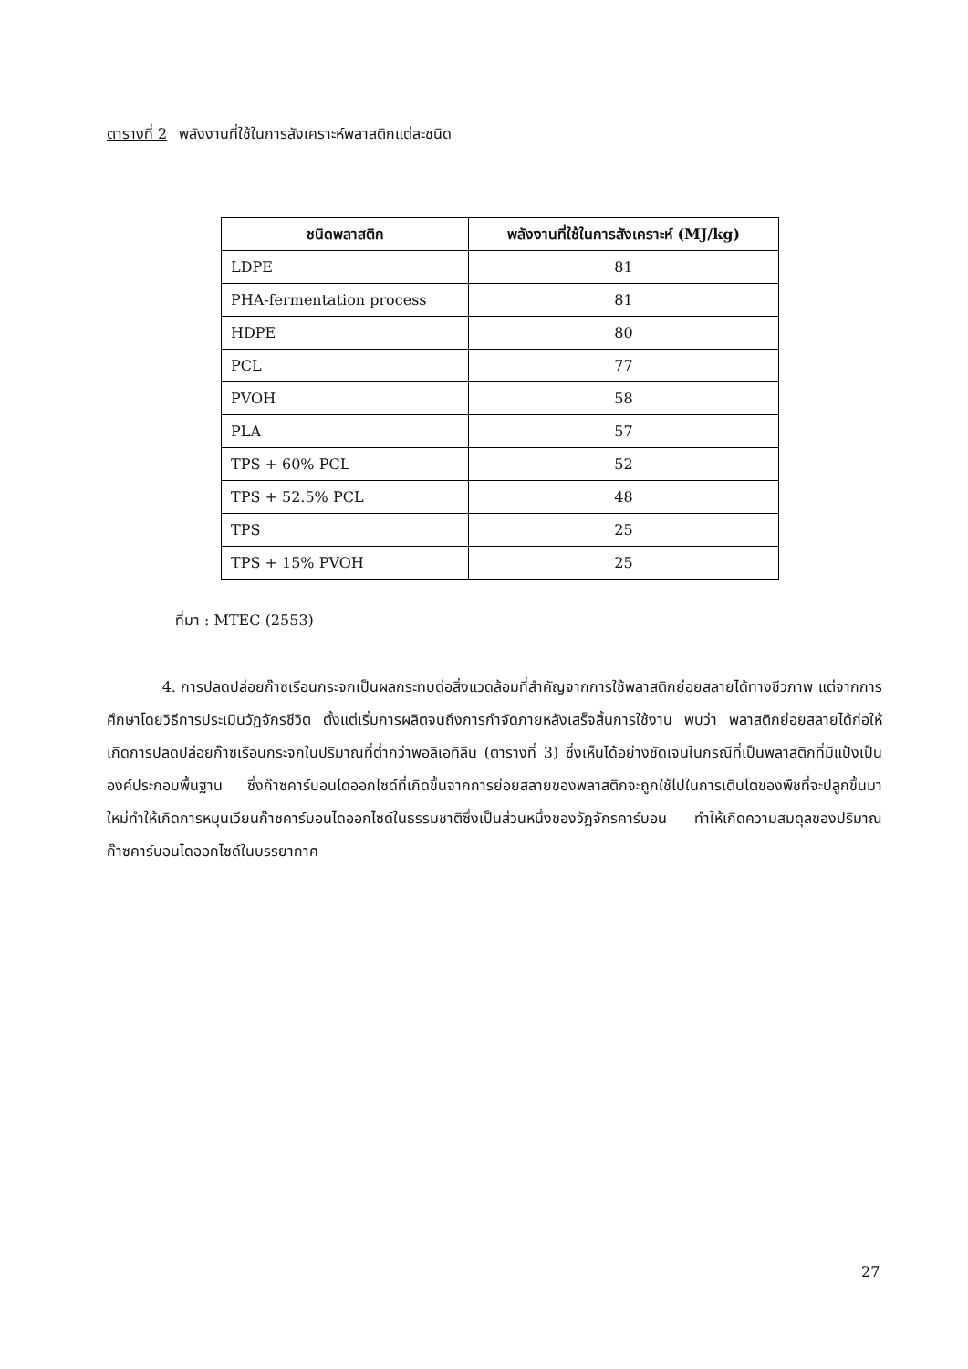ตารางที่ 2 พลังงานที่ใช้ในการสังเคราะห์พลาสติกแต่ละชนิด
| ชนิดพลาสติก | พลังงานที่ใช้ในการสังเคราะห์ (MJ/kg) |
| --- | --- |
| LDPE | 81 |
| PHA-fermentation process | 81 |
| HDPE | 80 |
| PCL | 77 |
| PVOH | 58 |
| PLA | 57 |
| TPS + 60% PCL | 52 |
| TPS + 52.5% PCL | 48 |
| TPS | 25 |
| TPS + 15% PVOH | 25 |
ที่มา : MTEC (2553)
4. การปลดปล่อยก๊าซเรือนกระจกเป็นผลกระทบต่อสิ่งแวดล้อมที่สำคัญจากการใช้พลาสติกย่อยสลายได้ทางชีวภาพ แต่จากการศึกษาโดยวิธีการประเมินวัฏจักรชีวิต ตั้งแต่เริ่มการผลิตจนถึงการกำจัดภายหลังเสร็จสิ้นการใช้งาน พบว่า พลาสติกย่อยสลายได้ก่อให้เกิดการปลดปล่อยก๊าซเรือนกระจกในปริมาณที่ต่ำกว่าพอลิเอทิลีน (ตารางที่ 3) ซึ่งเห็นได้อย่างชัดเจนในกรณีที่เป็นพลาสติกที่มีแป้งเป็นองค์ประกอบพื้นฐาน ซึ่งก๊าซคาร์บอนไดออกไซด์ที่เกิดขึ้นจากการย่อยสลายของพลาสติกจะถูกใช้ไปในการเติบโตของพืชที่จะปลูกขึ้นมาใหม่ทำให้เกิดการหมุนเวียนก๊าซคาร์บอนไดออกไซด์ในธรรมชาติซึ่งเป็นส่วนหนึ่งของวัฏจักรคาร์บอน ทำให้เกิดความสมดุลของปริมาณก๊าซคาร์บอนไดออกไซด์ในบรรยากาศ
27